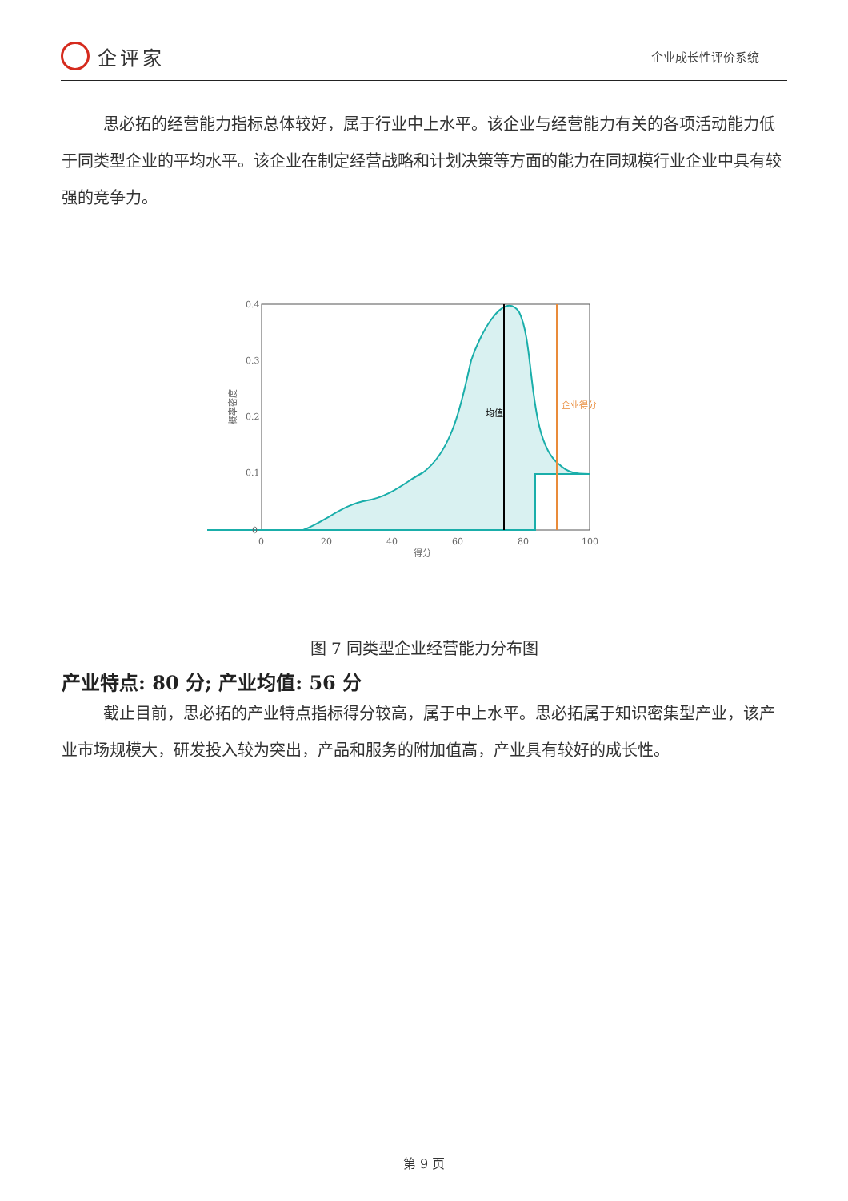企评家
企业成长性评价系统
思必拓的经营能力指标总体较好，属于行业中上水平。该企业与经营能力有关的各项活动能力低于同类型企业的平均水平。该企业在制定经营战略和计划决策等方面的能力在同规模行业企业中具有较强的竞争力。
0.4
0.3
0.2
0.1
0
0
20
40
60
80
100
得分
概率密度
均值
企业得分
图 7 同类型企业经营能力分布图
产业特点: 80 分; 产业均值: 56 分
截止目前，思必拓的产业特点指标得分较高，属于中上水平。思必拓属于知识密集型产业，该产业市场规模大，研发投入较为突出，产品和服务的附加值高，产业具有较好的成长性。
第 9 页